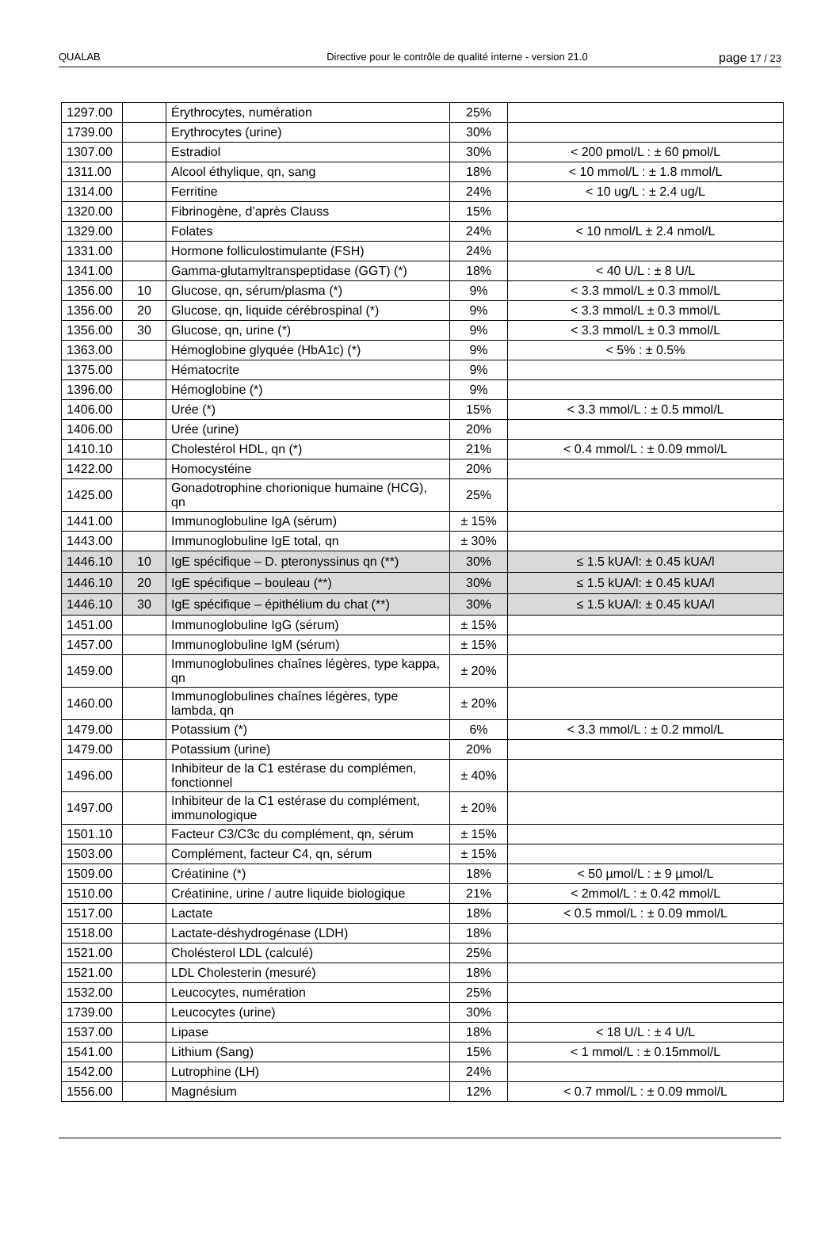QUALAB Directive pour le contrôle de qualité interne - version 21.0
page 17 / 23
| 1297.00 | | Érythrocytes, numération | 25% | |
| 1739.00 | | Erythrocytes (urine) | 30% | |
| 1307.00 | | Estradiol | 30% | < 200 pmol/L : ± 60 pmol/L |
| 1311.00 | | Alcool éthylique, qn, sang | 18% | < 10 mmol/L : ± 1.8 mmol/L |
| 1314.00 | | Ferritine | 24% | < 10 ug/L : ± 2.4 ug/L |
| 1320.00 | | Fibrinogène, d’après Clauss | 15% | |
| 1329.00 | | Folates | 24% | < 10 nmol/L ± 2.4 nmol/L |
| 1331.00 | | Hormone folliculostimulante (FSH) | 24% | |
| 1341.00 | | Gamma-glutamyltranspeptidase (GGT) (*) | 18% | < 40 U/L : ± 8 U/L |
| 1356.00 | 10 | Glucose, qn, sérum/plasma (*) | 9% | < 3.3 mmol/L ± 0.3 mmol/L |
| 1356.00 | 20 | Glucose, qn, liquide cérébrospinal (*) | 9% | < 3.3 mmol/L ± 0.3 mmol/L |
| 1356.00 | 30 | Glucose, qn, urine (*) | 9% | < 3.3 mmol/L ± 0.3 mmol/L |
| 1363.00 | | Hémoglobine glyquée (HbA1c) (*) | 9% | < 5% : ± 0.5% |
| 1375.00 | | Hématocrite | 9% | |
| 1396.00 | | Hémoglobine (*) | 9% | |
| 1406.00 | | Urée (*) | 15% | < 3.3 mmol/L : ± 0.5 mmol/L |
| 1406.00 | | Urée (urine) | 20% | |
| 1410.10 | | Cholestérol HDL, qn (*) | 21% | < 0.4 mmol/L : ± 0.09 mmol/L |
| 1422.00 | | Homocystéine | 20% | |
| 1425.00 | | Gonadotrophine chorionique humaine (HCG), qn | 25% | |
| 1441.00 | | Immunoglobuline IgA (sérum) | ± 15% | |
| 1443.00 | | Immunoglobuline IgE total, qn | ± 30% | |
| 1446.10 | 10 | IgE spécifique – D. pteronyssinus qn (**) | 30% | ≤ 1.5 kUA/l: ± 0.45 kUA/l |
| 1446.10 | 20 | IgE spécifique – bouleau (**) | 30% | ≤ 1.5 kUA/l: ± 0.45 kUA/l |
| 1446.10 | 30 | IgE spécifique – épithélium du chat (**) | 30% | ≤ 1.5 kUA/l: ± 0.45 kUA/l |
| 1451.00 | | Immunoglobuline IgG (sérum) | ± 15% | |
| 1457.00 | | Immunoglobuline IgM (sérum) | ± 15% | |
| 1459.00 | | Immunoglobulines chaînes légères, type kappa, qn | ± 20% | |
| 1460.00 | | Immunoglobulines chaînes légères, type lambda, qn | ± 20% | |
| 1479.00 | | Potassium (*) | 6% | < 3.3 mmol/L : ± 0.2 mmol/L |
| 1479.00 | | Potassium (urine) | 20% | |
| 1496.00 | | Inhibiteur de la C1 estérase du complémen, fonctionnel | ± 40% | |
| 1497.00 | | Inhibiteur de la C1 estérase du complément, immunologique | ± 20% | |
| 1501.10 | | Facteur C3/C3c du complément, qn, sérum | ± 15% | |
| 1503.00 | | Complément, facteur C4, qn, sérum | ± 15% | |
| 1509.00 | | Créatinine (*) | 18% | < 50 µmol/L : ± 9 µmol/L |
| 1510.00 | | Créatinine, urine / autre liquide biologique | 21% | < 2mmol/L : ± 0.42 mmol/L |
| 1517.00 | | Lactate | 18% | < 0.5 mmol/L : ± 0.09 mmol/L |
| 1518.00 | | Lactate-déshydrogénase (LDH) | 18% | |
| 1521.00 | | Cholésterol LDL (calculé) | 25% | |
| 1521.00 | | LDL Cholesterin (mesuré) | 18% | |
| 1532.00 | | Leucocytes, numération | 25% | |
| 1739.00 | | Leucocytes (urine) | 30% | |
| 1537.00 | | Lipase | 18% | < 18 U/L : ± 4 U/L |
| 1541.00 | | Lithium (Sang) | 15% | < 1 mmol/L : ± 0.15mmol/L |
| 1542.00 | | Lutrophine (LH) | 24% | |
| 1556.00 | | Magnésium | 12% | < 0.7 mmol/L : ± 0.09 mmol/L |